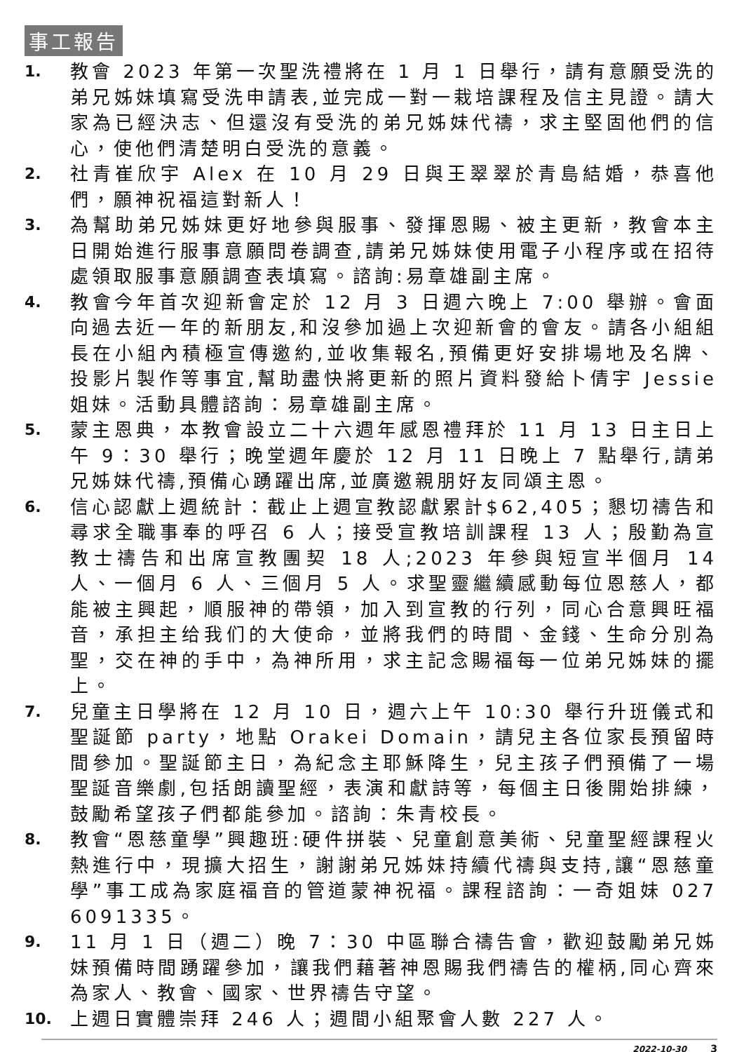事工報告
1. 教會 2023 年第一次聖洗禮將在 1 月 1 日舉行，請有意願受洗的弟兄姊妹填寫受洗申請表,並完成一對一栽培課程及信主見證。請大家為已經決志、但還沒有受洗的弟兄姊妹代禱，求主堅固他們的信心，使他們清楚明白受洗的意義。
2. 社青崔欣宇 Alex 在 10 月 29 日與王翠翠於青島結婚，恭喜他們，願神祝福這對新人！
3. 為幫助弟兄姊妹更好地參與服事、發揮恩賜、被主更新，教會本主日開始進行服事意願問卷調查,請弟兄姊妹使用電子小程序或在招待處領取服事意願調查表填寫。諮詢:易章雄副主席。
4. 教會今年首次迎新會定於 12 月 3 日週六晚上 7:00 舉辦。會面向過去近一年的新朋友,和沒參加過上次迎新會的會友。請各小組組長在小組內積極宣傳邀約,並收集報名,預備更好安排場地及名牌、投影片製作等事宜,幫助盡快將更新的照片資料發給卜倩宇 Jessie 姐妹。活動具體諮詢：易章雄副主席。
5. 蒙主恩典，本教會設立二十六週年感恩禮拜於 11 月 13 日主日上午 9：30 舉行；晚堂週年慶於 12 月 11 日晚上 7 點舉行,請弟兄姊妹代禱,預備心踴躍出席,並廣邀親朋好友同頌主恩。
6. 信心認獻上週統計：截止上週宣教認獻累計$62,405；懇切禱告和尋求全職事奉的呼召 6 人；接受宣教培訓課程 13 人；殷勤為宣教士禱告和出席宣教團契 18 人;2023 年參與短宣半個月 14 人、一個月 6 人、三個月 5 人。求聖靈繼續感動每位恩慈人，都能被主興起，順服神的帶領，加入到宣教的行列，同心合意興旺福音，承担主给我们的大使命，並將我們的時間、金錢、生命分別為聖，交在神的手中，為神所用，求主記念賜福每一位弟兄姊妹的擺上。
7. 兒童主日學將在 12 月 10 日，週六上午 10:30 舉行升班儀式和聖誕節 party，地點 Orakei Domain，請兒主各位家長預留時間參加。聖誕節主日，為紀念主耶穌降生，兒主孩子們預備了一場聖誕音樂劇,包括朗讀聖經，表演和獻詩等，每個主日後開始排練，鼓勵希望孩子們都能參加。諮詢：朱青校長。
8. 教會“恩慈童學”興趣班:硬件拼裝、兒童創意美術、兒童聖經課程火熱進行中，現擴大招生，謝謝弟兄姊妹持續代禱與支持,讓“恩慈童學”事工成為家庭福音的管道蒙神祝福。課程諮詢：一奇姐妹 027 6091335。
9. 11 月 1 日（週二）晚 7：30 中區聯合禱告會，歡迎鼓勵弟兄姊妹預備時間踴躍參加，讓我們藉著神恩賜我們禱告的權柄,同心齊來為家人、教會、國家、世界禱告守望。
10. 上週日實體崇拜 246 人；週間小組聚會人數 227 人。
2022-10-30 3